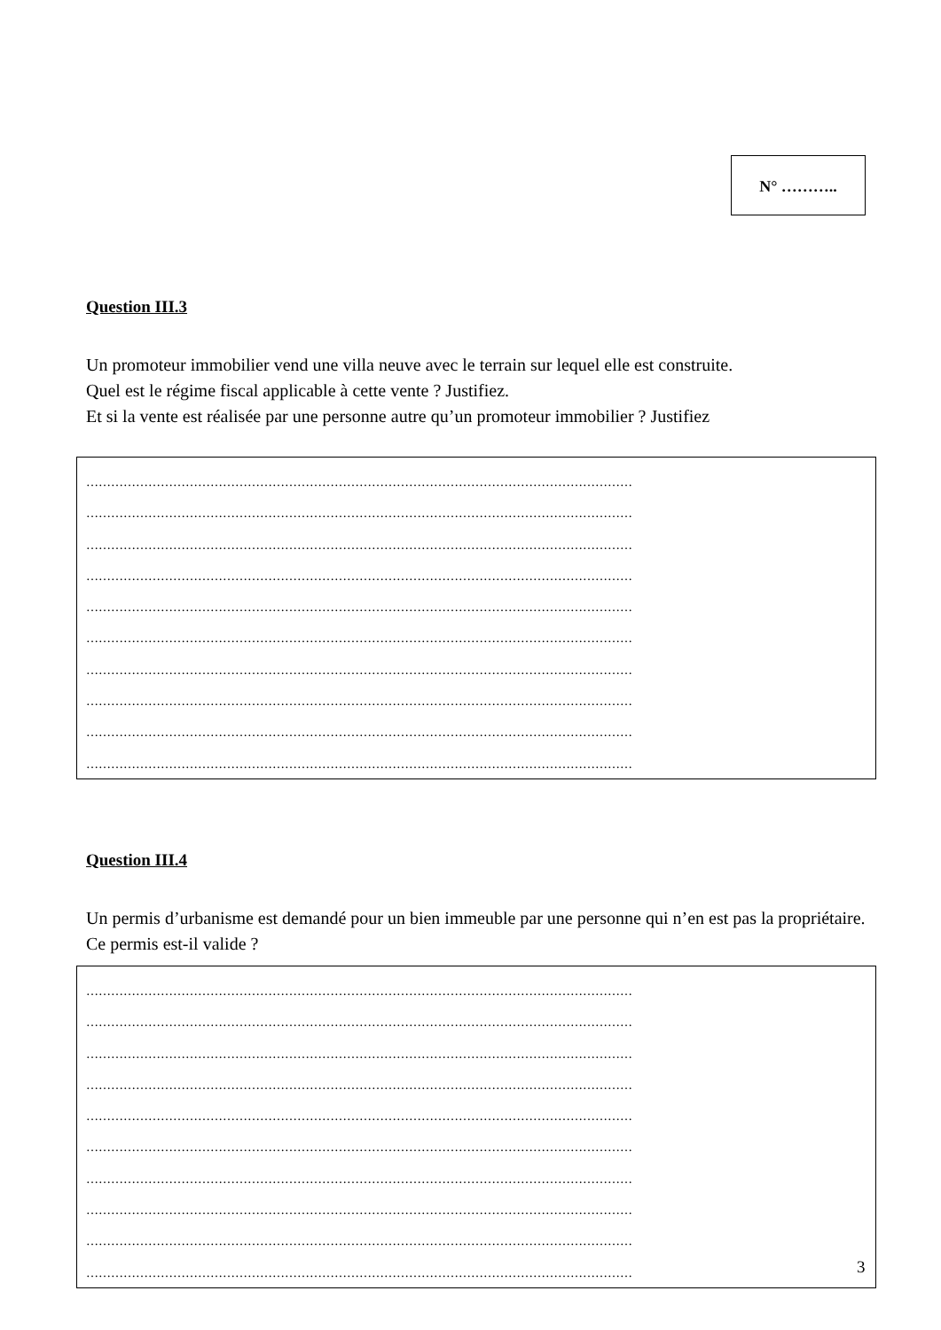N° ………..
Question III.3
Un promoteur immobilier vend une villa neuve avec le terrain sur lequel elle est construite.
Quel est le régime fiscal applicable à cette vente ? Justifiez.
Et si la vente est réalisée par une personne autre qu’un promoteur immobilier ? Justifiez
……………………………………………………………………………………………………………………
……………………………………………………………………………………………………………………
……………………………………………………………………………………………………………………
……………………………………………………………………………………………………………………
……………………………………………………………………………………………………………………
……………………………………………………………………………………………………………………
……………………………………………………………………………………………………………………
……………………………………………………………………………………………………………………
……………………………………………………………………………………………………………………
……………………………………………………………………………………………………………………
Question III.4
Un permis d’urbanisme est demandé pour un bien immeuble par une personne qui n’en est pas la propriétaire. Ce permis est-il valide ?
……………………………………………………………………………………………………………………
……………………………………………………………………………………………………………………
……………………………………………………………………………………………………………………
……………………………………………………………………………………………………………………
……………………………………………………………………………………………………………………
……………………………………………………………………………………………………………………
……………………………………………………………………………………………………………………
……………………………………………………………………………………………………………………
……………………………………………………………………………………………………………………
……………………………………………………………………………………………………………………
3